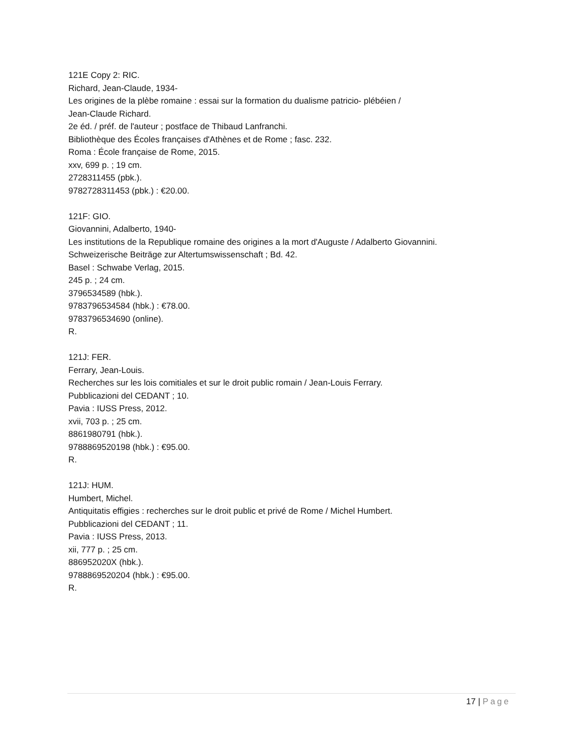121E Copy 2: RIC.
Richard, Jean-Claude, 1934-
Les origines de la plèbe romaine : essai sur la formation du dualisme patricio- plébéien /
Jean-Claude Richard.
2e éd. / préf. de l'auteur ; postface de Thibaud Lanfranchi.
Bibliothèque des Écoles françaises d'Athènes et de Rome ; fasc. 232.
Roma : École française de Rome, 2015.
xxv, 699 p. ; 19 cm.
2728311455 (pbk.).
9782728311453 (pbk.) : €20.00.
121F: GIO.
Giovannini, Adalberto, 1940-
Les institutions de la Republique romaine des origines a la mort d'Auguste / Adalberto Giovannini.
Schweizerische Beiträge zur Altertumswissenschaft ; Bd. 42.
Basel : Schwabe Verlag, 2015.
245 p. ; 24 cm.
3796534589 (hbk.).
9783796534584 (hbk.) : €78.00.
9783796534690 (online).
R.
121J: FER.
Ferrary, Jean-Louis.
Recherches sur les lois comitiales et sur le droit public romain / Jean-Louis Ferrary.
Pubblicazioni del CEDANT ; 10.
Pavia : IUSS Press, 2012.
xvii, 703 p. ; 25 cm.
8861980791 (hbk.).
9788869520198 (hbk.) : €95.00.
R.
121J: HUM.
Humbert, Michel.
Antiquitatis effigies : recherches sur le droit public et privé de Rome / Michel Humbert.
Pubblicazioni del CEDANT ; 11.
Pavia : IUSS Press, 2013.
xii, 777 p. ; 25 cm.
886952020X (hbk.).
9788869520204 (hbk.) : €95.00.
R.
17 | Page